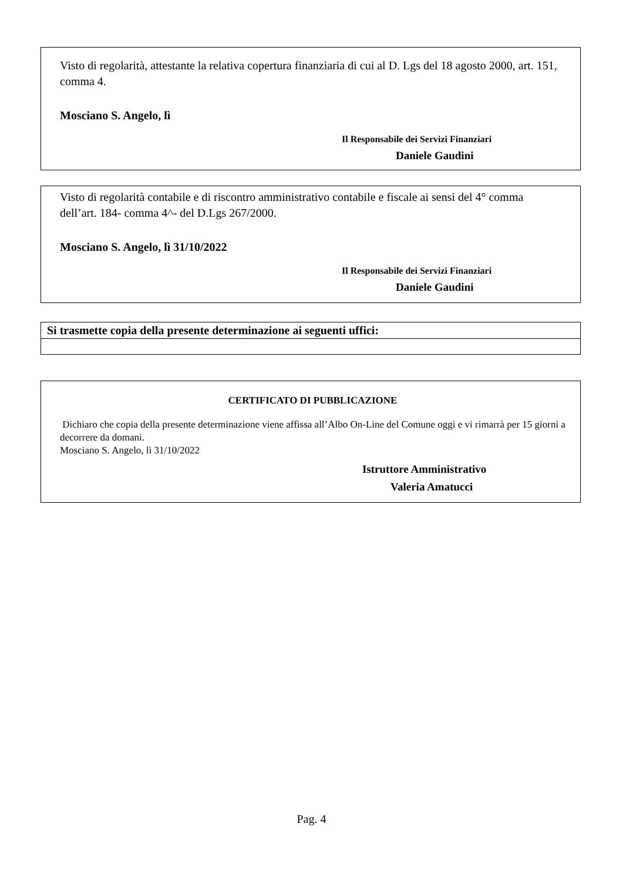Visto di regolarità, attestante la relativa copertura finanziaria di cui al D. Lgs del 18 agosto 2000, art. 151, comma 4.
Mosciano S. Angelo, lì
Il Responsabile dei Servizi Finanziari
Daniele Gaudini
Visto di regolarità contabile e di riscontro amministrativo contabile e fiscale ai sensi del 4° comma dell’art. 184- comma 4^- del D.Lgs 267/2000.
Mosciano S. Angelo, lì 31/10/2022
Il Responsabile dei Servizi Finanziari
Daniele Gaudini
| Si trasmette copia della presente determinazione ai seguenti uffici: |
| --- |
CERTIFICATO DI PUBBLICAZIONE
Dichiaro che copia della presente determinazione viene affissa all’Albo On-Line del Comune oggi e vi rimarrà per 15 giorni a decorrere da domani.
Mosciano S. Angelo, lì 31/10/2022
Istruttore Amministrativo
Valeria Amatucci
Pag. 4